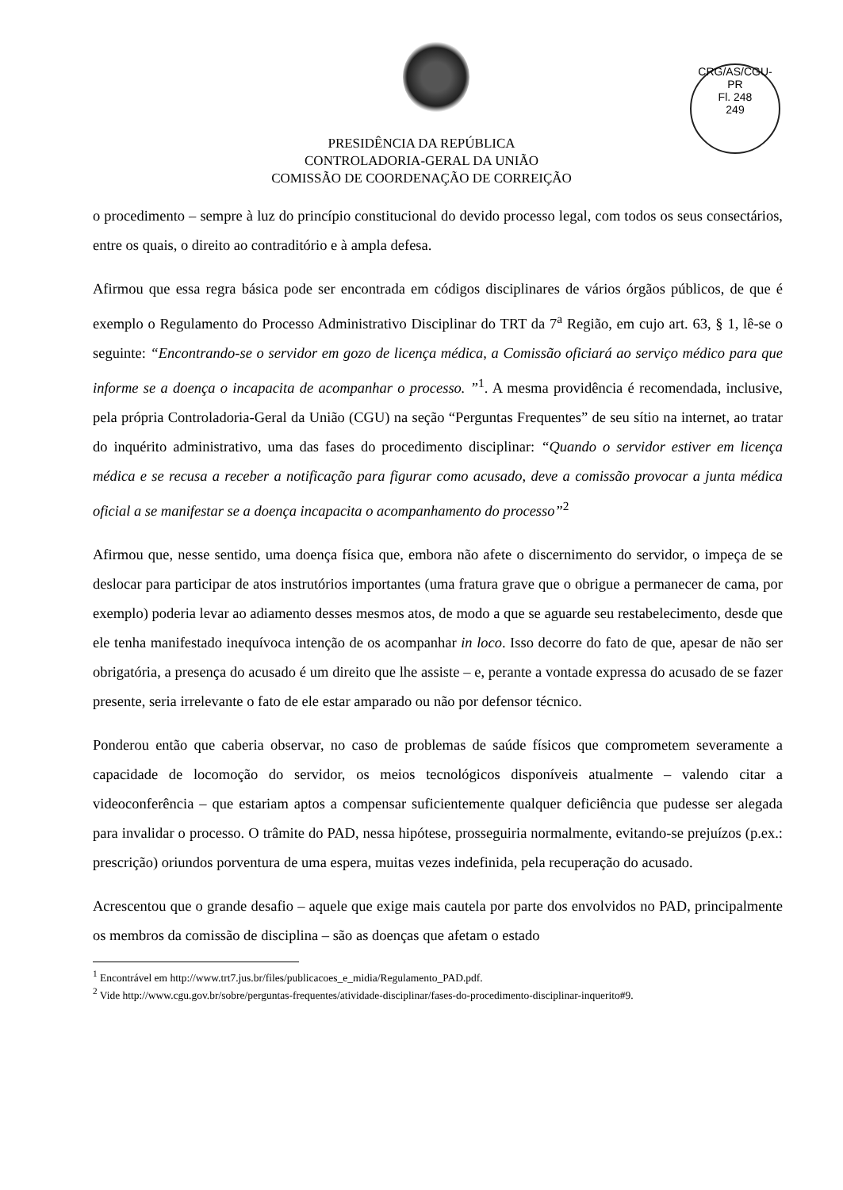CRG/AS/CGU-PR
Fl. 248
249
PRESIDÊNCIA DA REPÚBLICA
CONTROLADORIA-GERAL DA UNIÃO
COMISSÃO DE COORDENAÇÃO DE CORREIÇÃO
o procedimento – sempre à luz do princípio constitucional do devido processo legal, com todos os seus consectários, entre os quais, o direito ao contraditório e à ampla defesa.
Afirmou que essa regra básica pode ser encontrada em códigos disciplinares de vários órgãos públicos, de que é exemplo o Regulamento do Processo Administrativo Disciplinar do TRT da 7<sup>a</sup> Região, em cujo art. 63, § 1, lê-se o seguinte: “Encontrando-se o servidor em gozo de licença médica, a Comissão oficiará ao serviço médico para que informe se a doença o incapacita de acompanhar o processo. ”<sup>1</sup>. A mesma providência é recomendada, inclusive, pela própria Controladoria-Geral da União (CGU) na seção “Perguntas Frequentes” de seu sítio na internet, ao tratar do inquérito administrativo, uma das fases do procedimento disciplinar: “Quando o servidor estiver em licença médica e se recusa a receber a notificação para figurar como acusado, deve a comissão provocar a junta médica oficial a se manifestar se a doença incapacita o acompanhamento do processo”<sup>2</sup>
Afirmou que, nesse sentido, uma doença física que, embora não afete o discernimento do servidor, o impeça de se deslocar para participar de atos instrutórios importantes (uma fratura grave que o obrigue a permanecer de cama, por exemplo) poderia levar ao adiamento desses mesmos atos, de modo a que se aguarde seu restabelecimento, desde que ele tenha manifestado inequívoca intenção de os acompanhar in loco. Isso decorre do fato de que, apesar de não ser obrigatória, a presença do acusado é um direito que lhe assiste – e, perante a vontade expressa do acusado de se fazer presente, seria irrelevante o fato de ele estar amparado ou não por defensor técnico.
Ponderou então que caberia observar, no caso de problemas de saúde físicos que comprometem severamente a capacidade de locomoção do servidor, os meios tecnológicos disponíveis atualmente – valendo citar a videoconferência – que estariam aptos a compensar suficientemente qualquer deficiência que pudesse ser alegada para invalidar o processo. O trâmite do PAD, nessa hipótese, prosseguiria normalmente, evitando-se prejuízos (p.ex.: prescrição) oriundos porventura de uma espera, muitas vezes indefinida, pela recuperação do acusado.
Acrescentou que o grande desafio – aquele que exige mais cautela por parte dos envolvidos no PAD, principalmente os membros da comissão de disciplina – são as doenças que afetam o estado
<sup>1</sup> Encontrável em http://www.trt7.jus.br/files/publicacoes_e_midia/Regulamento_PAD.pdf.
<sup>2</sup> Vide http://www.cgu.gov.br/sobre/perguntas-frequentes/atividade-disciplinar/fases-do-procedimento-disciplinar-inquerito#9.